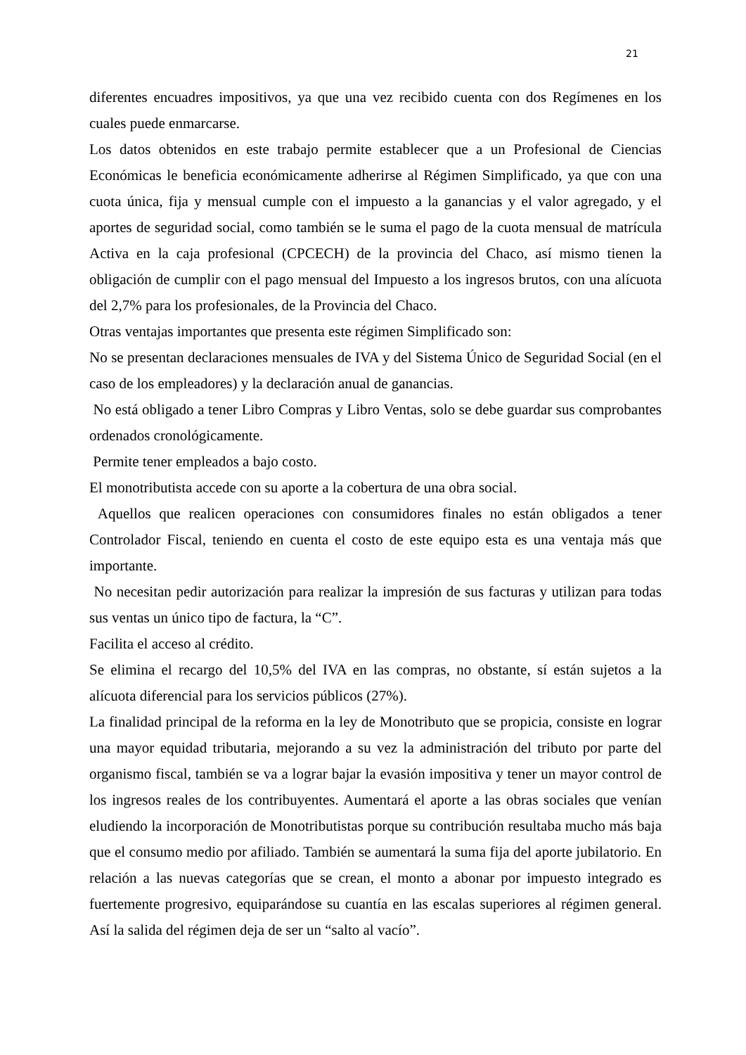21
diferentes encuadres impositivos, ya que una vez recibido cuenta con dos Regímenes en los cuales puede enmarcarse.
Los datos obtenidos en este trabajo permite establecer que a un Profesional de Ciencias Económicas le beneficia económicamente adherirse al Régimen Simplificado, ya que con una cuota única, fija y mensual cumple con el impuesto a la ganancias y el valor agregado, y el aportes de seguridad social, como también se le suma el pago de la cuota mensual de matrícula Activa en la caja profesional (CPCECH) de la provincia del Chaco, así mismo tienen la obligación de cumplir con el pago mensual del Impuesto a los ingresos brutos, con una alícuota del 2,7% para los profesionales, de la Provincia del Chaco.
Otras ventajas importantes que presenta este régimen Simplificado son:
No se presentan declaraciones mensuales de IVA y del Sistema Único de Seguridad Social (en el caso de los empleadores) y la declaración anual de ganancias.
No está obligado a tener Libro Compras y Libro Ventas, solo se debe guardar sus comprobantes ordenados cronológicamente.
Permite tener empleados a bajo costo.
El monotributista accede con su aporte a la cobertura de una obra social.
Aquellos que realicen operaciones con consumidores finales no están obligados a tener Controlador Fiscal, teniendo en cuenta el costo de este equipo esta es una ventaja más que importante.
No necesitan pedir autorización para realizar la impresión de sus facturas y utilizan para todas sus ventas un único tipo de factura, la “C”.
Facilita el acceso al crédito.
Se elimina el recargo del 10,5% del IVA en las compras, no obstante, sí están sujetos a la alícuota diferencial para los servicios públicos (27%).
La finalidad principal de la reforma en la ley de Monotributo que se propicia, consiste en lograr una mayor equidad tributaria, mejorando a su vez la administración del tributo por parte del organismo fiscal, también se va a lograr bajar la evasión impositiva y tener un mayor control de los ingresos reales de los contribuyentes. Aumentará el aporte a las obras sociales que venían eludiendo la incorporación de Monotributistas porque su contribución resultaba mucho más baja que el consumo medio por afiliado. También se aumentará la suma fija del aporte jubilatorio. En relación a las nuevas categorías que se crean, el monto a abonar por impuesto integrado es fuertemente progresivo, equiparándose su cuantía en las escalas superiores al régimen general. Así la salida del régimen deja de ser un “salto al vacío”.